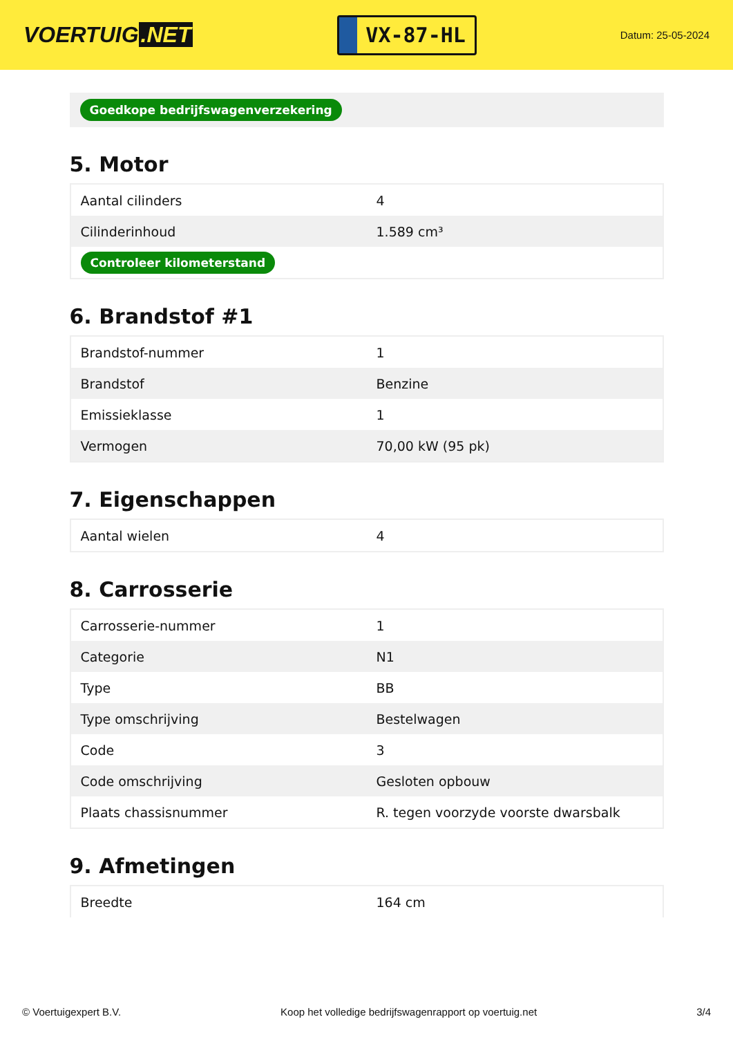VOERTUIG.NET
VX-87-HL
Datum: 25-05-2024
Goedkope bedrijfswagenverzekering
5. Motor
| Aantal cilinders | 4 |
| Cilinderinhoud | 1.589 cm³ |
| Controleer kilometerstand | |
6. Brandstof #1
| Brandstof-nummer | 1 |
| Brandstof | Benzine |
| Emissieklasse | 1 |
| Vermogen | 70,00 kW (95 pk) |
7. Eigenschappen
| Aantal wielen | 4 |
8. Carrosserie
| Carrosserie-nummer | 1 |
| Categorie | N1 |
| Type | BB |
| Type omschrijving | Bestelwagen |
| Code | 3 |
| Code omschrijving | Gesloten opbouw |
| Plaats chassisnummer | R. tegen voorzyde voorste dwarsbalk |
9. Afmetingen
| Breedte | 164 cm |
© Voertuigexpert B.V. Koop het volledige bedrijfswagenrapport op voertuig.net 3/4